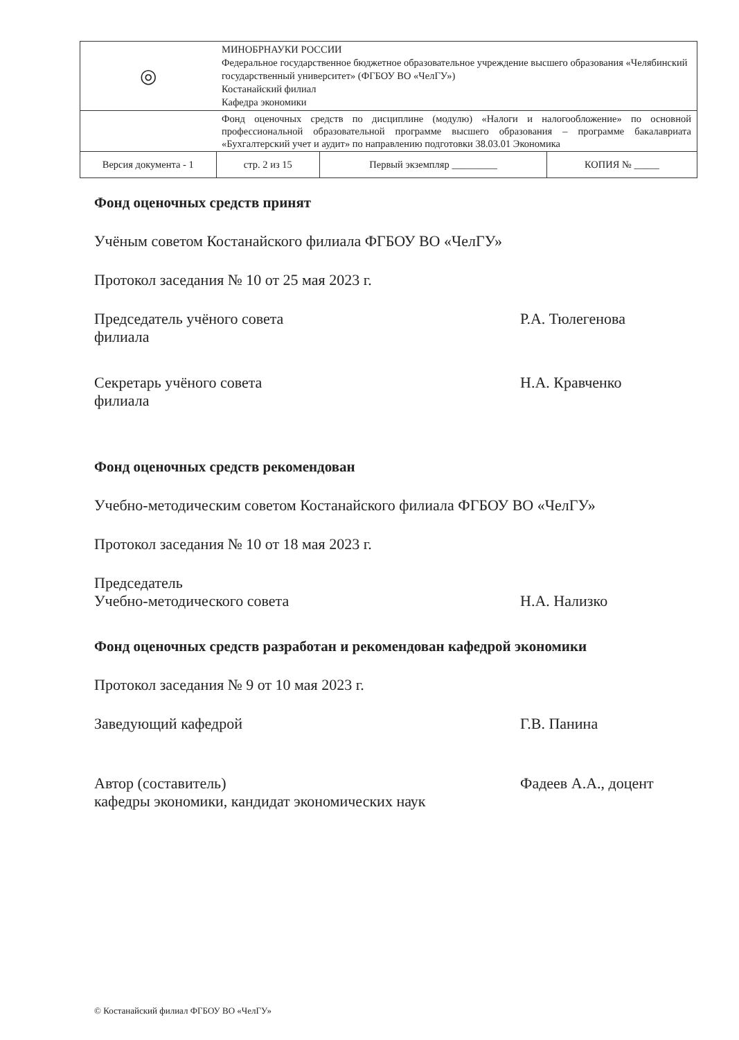| ◎ | МИНОБРНАУКИ РОССИИ Федеральное государственное бюджетное образовательное учреждение высшего образования «Челябинский государственный университет» (ФГБОУ ВО «ЧелГУ») Костанайский филиал Кафедра экономики | | |
| | Фонд оценочных средств по дисциплине (модулю) «Налоги и налогообложение» по основной профессиональной образовательной программе высшего образования – программе бакалавриата «Бухгалтерский учет и аудит» по направлению подготовки 38.03.01 Экономика | | |
| Версия документа - 1 | стр. 2 из 15 | Первый экземпляр _________ | КОПИЯ № _____ |
Фонд оценочных средств принят
Учёным советом Костанайского филиала ФГБОУ ВО «ЧелГУ»
Протокол заседания № 10 от 25 мая 2023 г.
Председатель учёного совета
филиала
Р.А. Тюлегенова
Секретарь учёного совета
филиала
Н.А. Кравченко
Фонд оценочных средств рекомендован
Учебно-методическим советом Костанайского филиала ФГБОУ ВО «ЧелГУ»
Протокол заседания № 10 от 18 мая 2023 г.
Председатель
Учебно-методического совета
Н.А. Нализко
Фонд оценочных средств разработан и рекомендован кафедрой экономики
Протокол заседания № 9 от 10 мая 2023 г.
Заведующий кафедрой Г.В. Панина
Автор (составитель)
кафедры экономики, кандидат экономических наук
Фадеев А.А., доцент
© Костанайский филиал ФГБОУ ВО «ЧелГУ»